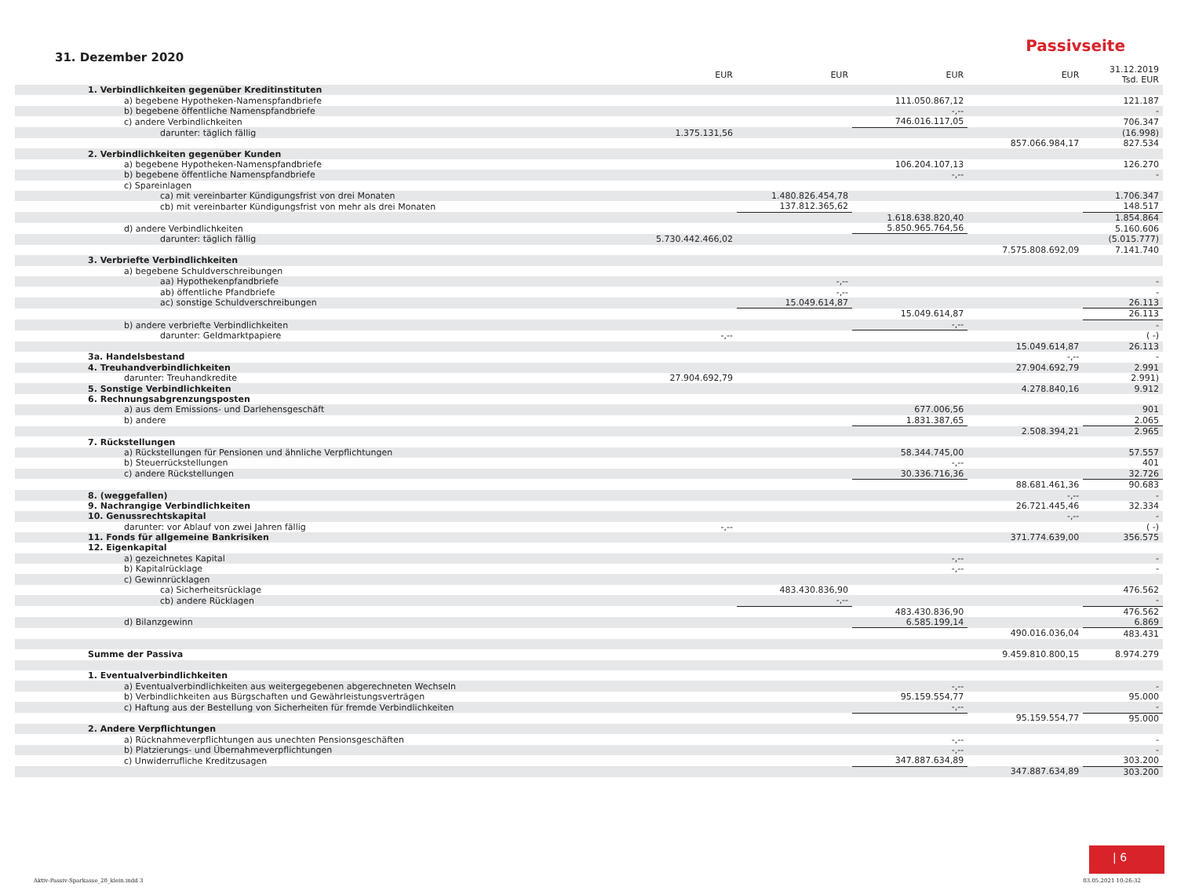31. Dezember 2020
Passivseite
| | EUR | EUR | EUR | EUR | 31.12.2019 Tsd. EUR |
| --- | --- | --- | --- | --- | --- |
| 1. Verbindlichkeiten gegenüber Kreditinstituten | | | | | |
| a) begebene Hypotheken-Namenspfandbriefe | | | 111.050.867,12 | | 121.187 |
| b) begebene öffentliche Namenspfandbriefe | | | -,-- | | - |
| c) andere Verbindlichkeiten | | | 746.016.117,05 | | 706.347 |
| darunter: täglich fällig | 1.375.131,56 | | | | (16.998) |
| | | | | 857.066.984,17 | 827.534 |
| 2. Verbindlichkeiten gegenüber Kunden | | | | | |
| a) begebene Hypotheken-Namenspfandbriefe | | | 106.204.107,13 | | 126.270 |
| b) begebene öffentliche Namenspfandbriefe | | | -,-- | | - |
| c) Spareinlagen | | | | | |
| ca) mit vereinbarter Kündigungsfrist von drei Monaten | | 1.480.826.454,78 | | | 1.706.347 |
| cb) mit vereinbarter Kündigungsfrist von mehr als drei Monaten | | 137.812.365,62 | | | 148.517 |
| | | | 1.618.638.820,40 | | 1.854.864 |
| d) andere Verbindlichkeiten | | | 5.850.965.764,56 | | 5.160.606 |
| darunter: täglich fällig | 5.730.442.466,02 | | | | (5.015.777) |
| | | | | 7.575.808.692,09 | 7.141.740 |
| 3. Verbriefte Verbindlichkeiten | | | | | |
| a) begebene Schuldverschreibungen | | | | | |
| aa) Hypothekenpfandbriefe | | -,-- | | | - |
| ab) öffentliche Pfandbriefe | | -,-- | | | - |
| ac) sonstige Schuldverschreibungen | | 15.049.614,87 | | | 26.113 |
| | | | 15.049.614,87 | | 26.113 |
| b) andere verbriefte Verbindlichkeiten | | | -,-- | | - |
| darunter: Geldmarktpapiere | -,-- | | | | ( -) |
| | | | | 15.049.614,87 | 26.113 |
| 3a. Handelsbestand | | | | -,-- | - |
| 4. Treuhandverbindlichkeiten | | | | 27.904.692,79 | 2.991 |
| darunter: Treuhandkredite | 27.904.692,79 | | | | 2.991) |
| 5. Sonstige Verbindlichkeiten | | | | 4.278.840,16 | 9.912 |
| 6. Rechnungsabgrenzungsposten | | | | | |
| a) aus dem Emissions- und Darlehensgeschäft | | | 677.006,56 | | 901 |
| b) andere | | | 1.831.387,65 | | 2.065 |
| | | | | 2.508.394,21 | 2.965 |
| 7. Rückstellungen | | | | | |
| a) Rückstellungen für Pensionen und ähnliche Verpflichtungen | | | 58.344.745,00 | | 57.557 |
| b) Steuerrückstellungen | | | -,-- | | 401 |
| c) andere Rückstellungen | | | 30.336.716,36 | | 32.726 |
| | | | | 88.681.461,36 | 90.683 |
| 8. (weggefallen) | | | | -,-- | - |
| 9. Nachrangige Verbindlichkeiten | | | | 26.721.445,46 | 32.334 |
| 10. Genussrechtskapital | | | | -,-- | - |
| darunter: vor Ablauf von zwei Jahren fällig | -,-- | | | | ( -) |
| 11. Fonds für allgemeine Bankrisiken | | | | 371.774.639,00 | 356.575 |
| 12. Eigenkapital | | | | | |
| a) gezeichnetes Kapital | | | -,-- | | - |
| b) Kapitalrücklage | | | -,-- | | - |
| c) Gewinnrücklagen | | | | | |
| ca) Sicherheitsrücklage | | 483.430.836,90 | | | 476.562 |
| cb) andere Rücklagen | | -,-- | | | - |
| | | | 483.430.836,90 | | 476.562 |
| d) Bilanzgewinn | | | 6.585.199,14 | | 6.869 |
| | | | | 490.016.036,04 | 483.431 |
| Summe der Passiva | | | | 9.459.810.800,15 | 8.974.279 |
| 1. Eventualverbindlichkeiten | | | | | |
| a) Eventualverbindlichkeiten aus weitergegebenen abgerechneten Wechseln | | | -,-- | | - |
| b) Verbindlichkeiten aus Bürgschaften und Gewährleistungsverträgen | | | 95.159.554,77 | | 95.000 |
| c) Haftung aus der Bestellung von Sicherheiten für fremde Verbindlichkeiten | | | -,-- | | - |
| | | | | 95.159.554,77 | 95.000 |
| 2. Andere Verpflichtungen | | | | | |
| a) Rücknahmeverpflichtungen aus unechten Pensionsgeschäften | | | -,-- | | - |
| b) Platzierungs- und Übernahmeverpflichtungen | | | -,-- | | - |
| c) Unwiderrufliche Kreditzusagen | | | 347.887.634,89 | | 303.200 |
| | | | | 347.887.634,89 | 303.200 |
| 6
Aktiv-Passiv-Sparkasse_20_klein.indd 3
03.05.2021 10:26:32